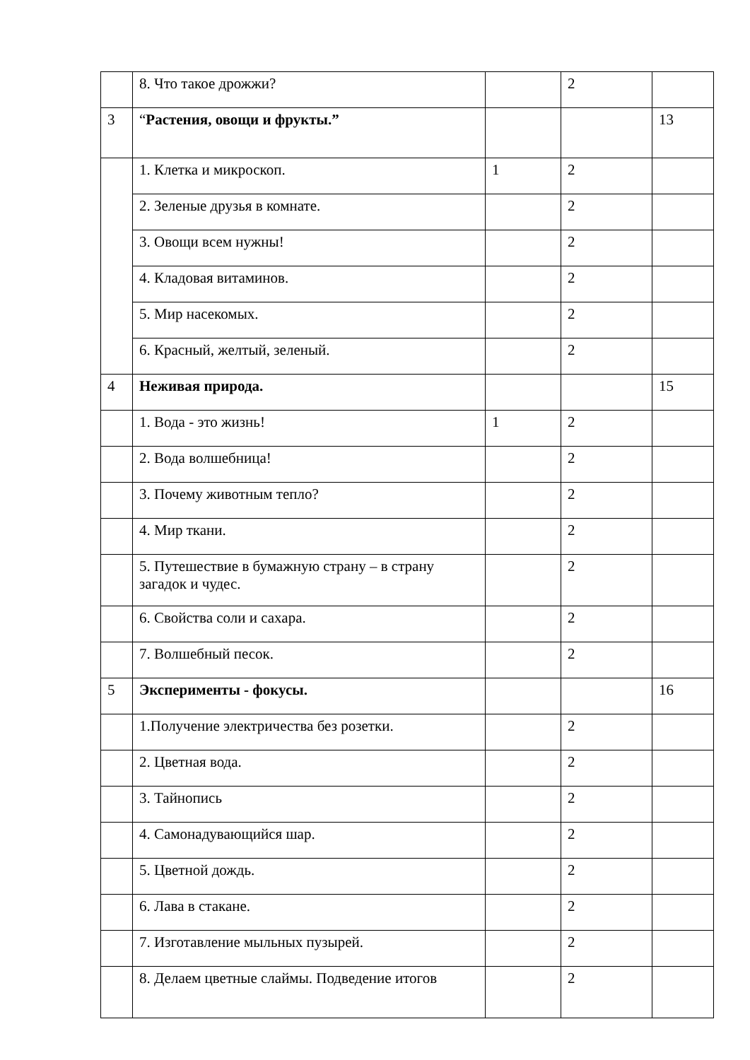| | 8. Что такое дрожжи? | | 2 | |
| 3 | “ Растения, овощи и фрукты.” | | | 13 |
| | 1. Клетка и микроскоп. | 1 | 2 | |
| | 2. Зеленые друзья в комнате. | | 2 | |
| | 3. Овощи всем нужны! | | 2 | |
| | 4. Кладовая витаминов. | | 2 | |
| | 5. Мир насекомых. | | 2 | |
| | 6. Красный, желтый, зеленый. | | 2 | |
| 4 | Неживая природа. | | | 15 |
| | 1. Вода - это жизнь! | 1 | 2 | |
| | 2. Вода волшебница! | | 2 | |
| | 3. Почему животным тепло? | | 2 | |
| | 4. Мир ткани. | | 2 | |
| | 5. Путешествие в бумажную страну – в страну загадок и чудес. | | 2 | |
| | 6. Свойства соли и сахара. | | 2 | |
| | 7. Волшебный песок. | | 2 | |
| 5 | Эксперименты - фокусы. | | | 16 |
| | 1.Получение электричества без розетки. | | 2 | |
| | 2. Цветная вода. | | 2 | |
| | 3. Тайнопись | | 2 | |
| | 4. Самонадувающийся шар. | | 2 | |
| | 5. Цветной дождь. | | 2 | |
| | 6. Лава в стакане. | | 2 | |
| | 7. Изготавление мыльных пузырей. | | 2 | |
| | 8. Делаем цветные слаймы. Подведение итогов | | 2 | |